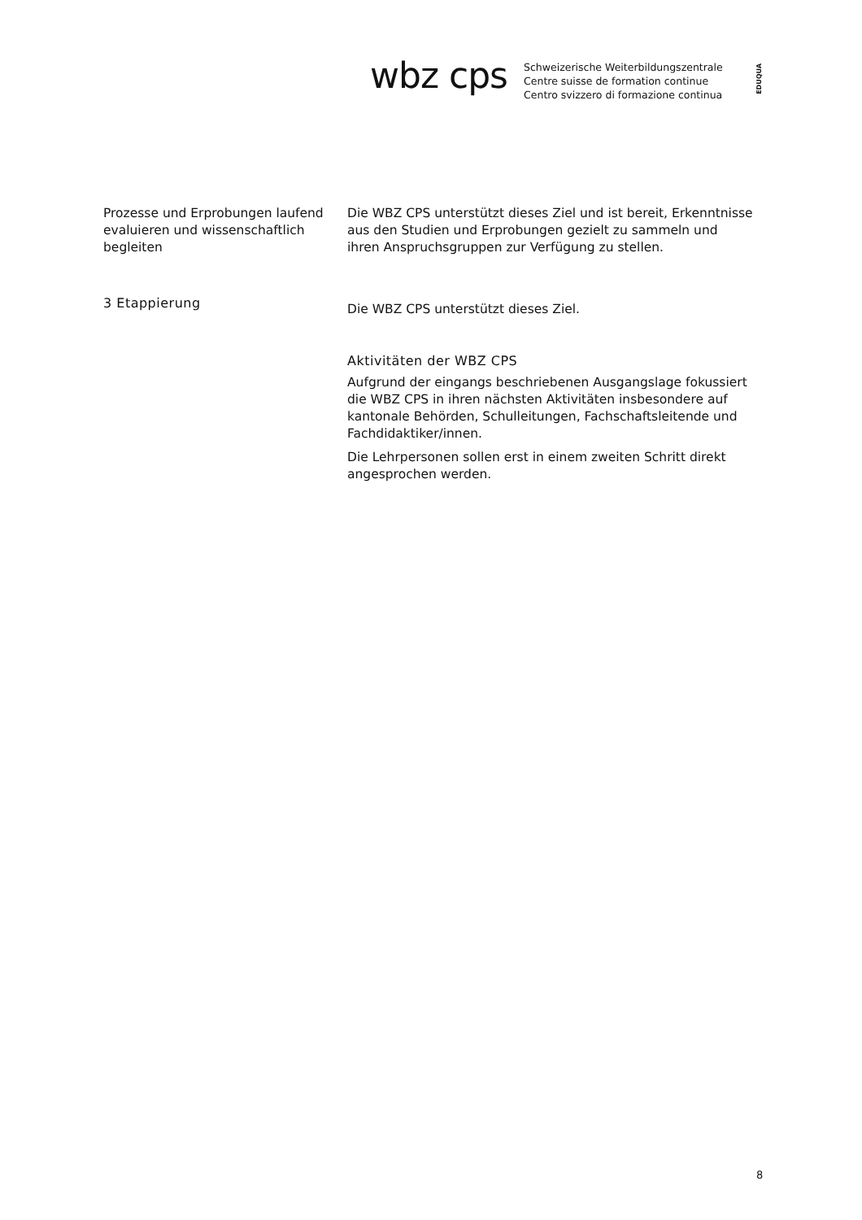wbz cps
Schweizerische Weiterbildungszentrale
Centre suisse de formation continue
Centro svizzero di formazione continua
EDUQUA
Prozesse und Erprobungen laufend evaluieren und wissenschaftlich begleiten
Die WBZ CPS unterstützt dieses Ziel und ist bereit, Erkenntnisse aus den Studien und Erprobungen gezielt zu sammeln und ihren Anspruchsgruppen zur Verfügung zu stellen.
3 Etappierung
Die WBZ CPS unterstützt dieses Ziel.
Aktivitäten der WBZ CPS
Aufgrund der eingangs beschriebenen Ausgangslage fokussiert die WBZ CPS in ihren nächsten Aktivitäten insbesondere auf kantonale Behörden, Schulleitungen, Fachschaftsleitende und Fachdidaktiker/innen.
Die Lehrpersonen sollen erst in einem zweiten Schritt direkt angesprochen werden.
8